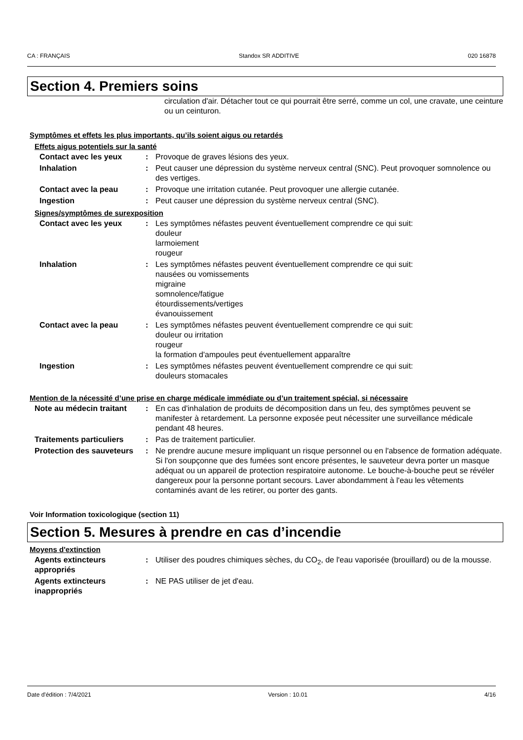CA : FRANÇAIS Standox SR ADDITIVE 020 16878
Section 4. Premiers soins
circulation d'air. Détacher tout ce qui pourrait être serré, comme un col, une cravate, une ceinture ou un ceinturon.
Symptômes et effets les plus importants, qu’ils soient aigus ou retardés
Effets aigus potentiels sur la santé
Contact avec les yeux : Provoque de graves lésions des yeux.
Inhalation : Peut causer une dépression du système nerveux central (SNC). Peut provoquer somnolence ou des vertiges.
Contact avec la peau : Provoque une irritation cutanée. Peut provoquer une allergie cutanée.
Ingestion : Peut causer une dépression du système nerveux central (SNC).
Signes/symptômes de surexposition
Contact avec les yeux : Les symptômes néfastes peuvent éventuellement comprendre ce qui suit:
douleur
larmoiement
rougeur
Inhalation : Les symptômes néfastes peuvent éventuellement comprendre ce qui suit:
nausées ou vomissements
migraine
somnolence/fatigue
étourdissements/vertiges
évanouissement
Contact avec la peau : Les symptômes néfastes peuvent éventuellement comprendre ce qui suit:
douleur ou irritation
rougeur
la formation d'ampoules peut éventuellement apparaître
Ingestion : Les symptômes néfastes peuvent éventuellement comprendre ce qui suit:
douleurs stomacales
Mention de la nécessité d’une prise en charge médicale immédiate ou d’un traitement spécial, si nécessaire
Note au médecin traitant : En cas d'inhalation de produits de décomposition dans un feu, des symptômes peuvent se manifester à retardement. La personne exposée peut nécessiter une surveillance médicale pendant 48 heures.
Traitements particuliers : Pas de traitement particulier.
Protection des sauveteurs : Ne prendre aucune mesure impliquant un risque personnel ou en l'absence de formation adéquate. Si l'on soupçonne que des fumées sont encore présentes, le sauveteur devra porter un masque adéquat ou un appareil de protection respiratoire autonome. Le bouche-à-bouche peut se révéler dangereux pour la personne portant secours. Laver abondamment à l'eau les vêtements contaminés avant de les retirer, ou porter des gants.
Voir Information toxicologique (section 11)
Section 5. Mesures à prendre en cas d’incendie
Moyens d'extinction
Agents extincteurs appropriés
: Utiliser des poudres chimiques sèches, du CO<sub>2</sub>, de l'eau vaporisée (brouillard) ou de la mousse.
Agents extincteurs inappropriés
: NE PAS utiliser de jet d'eau.
Date d'édition : 7/4/2021 Version : 10.01 4/16